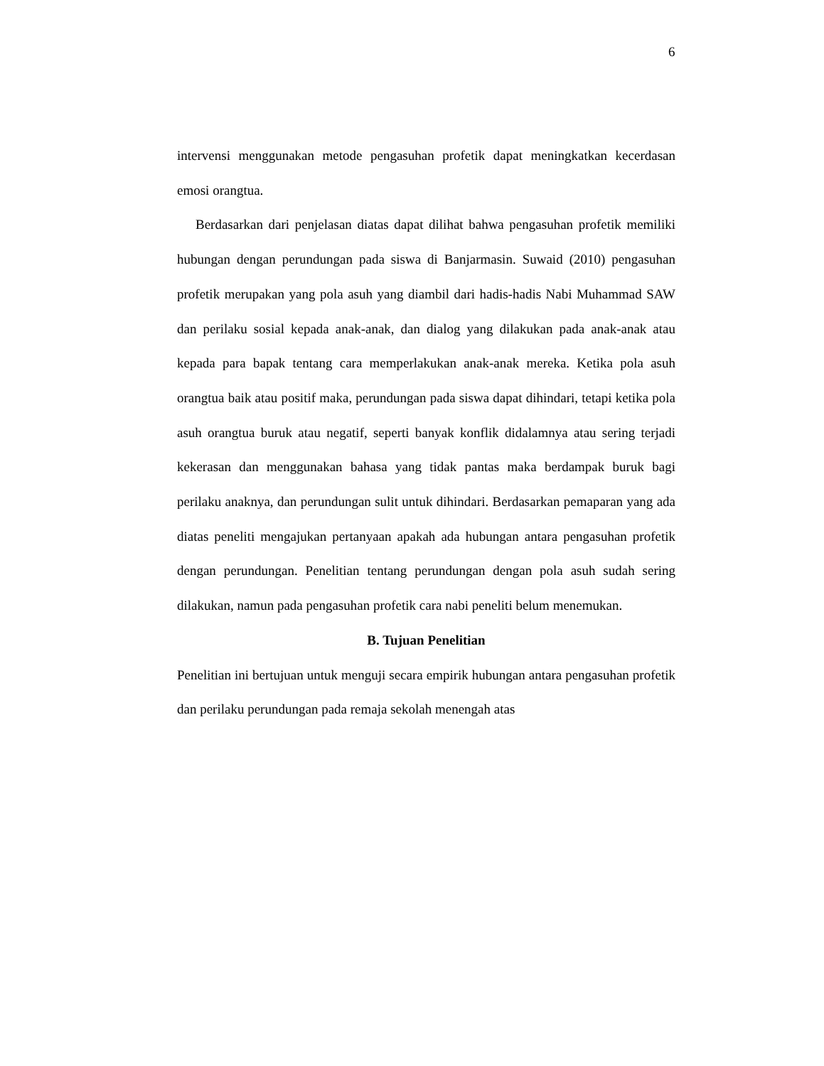6
intervensi menggunakan metode pengasuhan profetik dapat meningkatkan kecerdasan emosi orangtua.
Berdasarkan dari penjelasan diatas dapat dilihat bahwa pengasuhan profetik memiliki hubungan dengan perundungan pada siswa di Banjarmasin. Suwaid (2010) pengasuhan profetik merupakan yang pola asuh yang diambil dari hadis-hadis Nabi Muhammad SAW dan perilaku sosial kepada anak-anak, dan dialog yang dilakukan pada anak-anak atau kepada para bapak tentang cara memperlakukan anak-anak mereka. Ketika pola asuh orangtua baik atau positif maka, perundungan pada siswa dapat dihindari, tetapi ketika pola asuh orangtua buruk atau negatif, seperti banyak konflik didalamnya atau sering terjadi kekerasan dan menggunakan bahasa yang tidak pantas maka berdampak buruk bagi perilaku anaknya, dan perundungan sulit untuk dihindari. Berdasarkan pemaparan yang ada diatas peneliti mengajukan pertanyaan apakah ada hubungan antara pengasuhan profetik dengan perundungan. Penelitian tentang perundungan dengan pola asuh sudah sering dilakukan, namun pada pengasuhan profetik cara nabi peneliti belum menemukan.
B. Tujuan Penelitian
Penelitian ini bertujuan untuk menguji secara empirik hubungan antara pengasuhan profetik dan perilaku perundungan pada remaja sekolah menengah atas